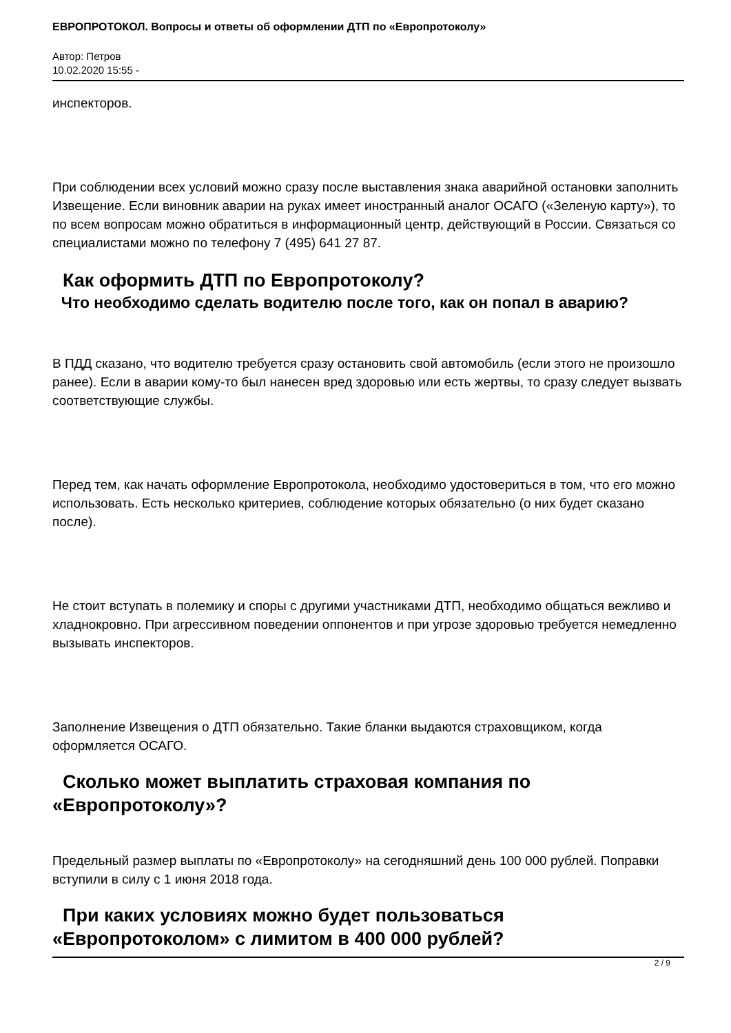ЕВРОПРОТОКОЛ. Вопросы и ответы об оформлении ДТП по «Европротоколу»
Автор: Петров
10.02.2020 15:55 -
инспекторов.
При соблюдении всех условий можно сразу после выставления знака аварийной остановки заполнить Извещение. Если виновник аварии на руках имеет иностранный аналог ОСАГО («Зеленую карту»), то по всем вопросам можно обратиться в информационный центр, действующий в России. Связаться со специалистами можно по телефону 7 (495) 641 27 87.
Как оформить ДТП по Европротоколу?
Что необходимо сделать водителю после того, как он попал в аварию?
В ПДД сказано, что водителю требуется сразу остановить свой автомобиль (если этого не произошло ранее). Если в аварии кому-то был нанесен вред здоровью или есть жертвы, то сразу следует вызвать соответствующие службы.
Перед тем, как начать оформление Европротокола, необходимо удостовериться в том, что его можно использовать. Есть несколько критериев, соблюдение которых обязательно (о них будет сказано после).
Не стоит вступать в полемику и споры с другими участниками ДТП, необходимо общаться вежливо и хладнокровно. При агрессивном поведении оппонентов и при угрозе здоровью требуется немедленно вызывать инспекторов.
Заполнение Извещения о ДТП обязательно. Такие бланки выдаются страховщиком, когда оформляется ОСАГО.
Сколько может выплатить страховая компания по «Европротоколу»?
Предельный размер выплаты по «Европротоколу» на сегодняшний день 100 000 рублей. Поправки вступили в силу с 1 июня 2018 года.
При каких условиях можно будет пользоваться «Европротоколом» с лимитом в 400 000 рублей?
2 / 9